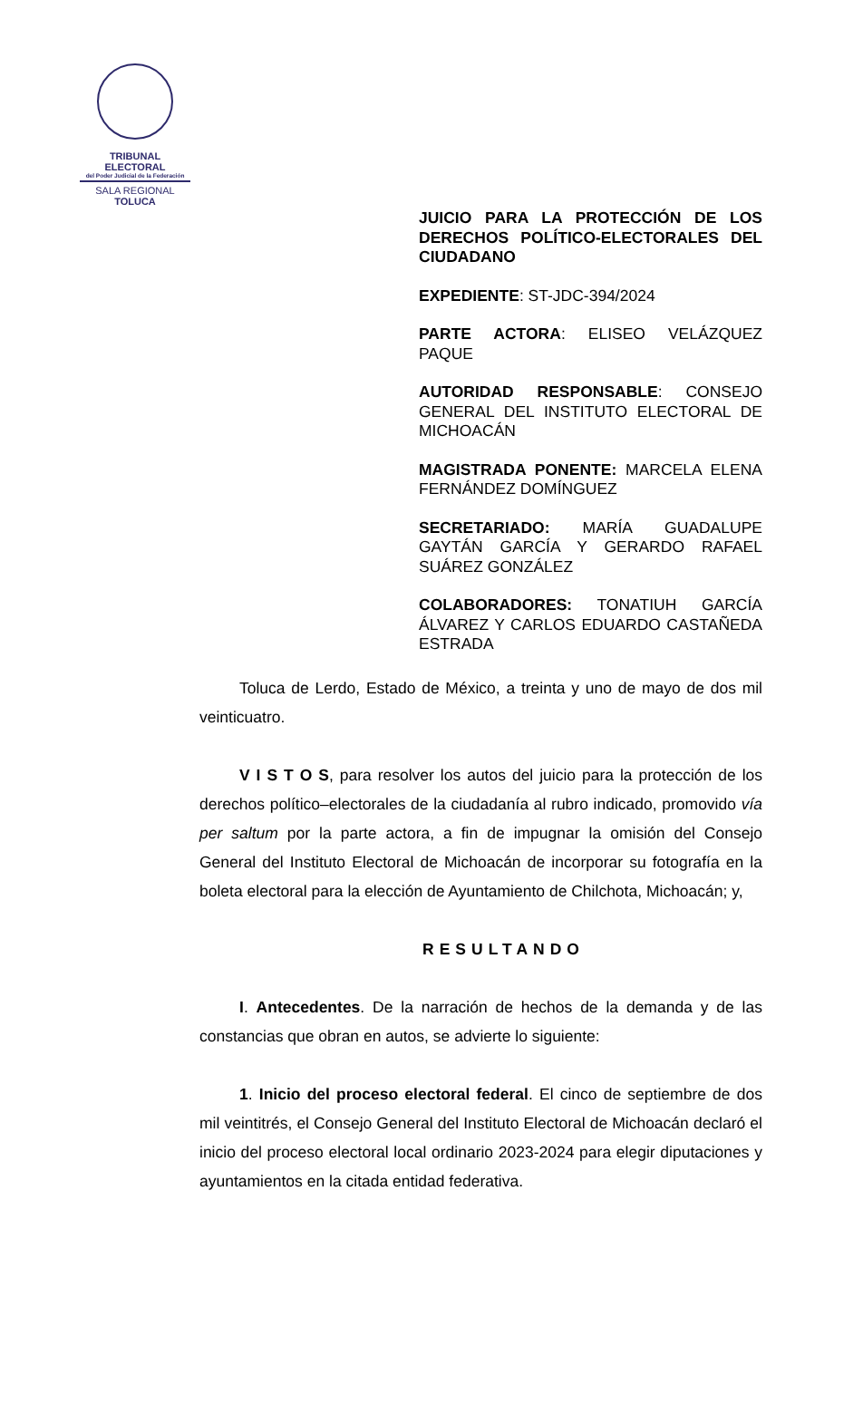TRIBUNAL ELECTORAL
del Poder Judicial de la Federación
SALA REGIONAL
TOLUCA
JUICIO PARA LA PROTECCIÓN DE LOS DERECHOS POLÍTICO-ELECTORALES DEL CIUDADANO
EXPEDIENTE: ST-JDC-394/2024
PARTE ACTORA: ELISEO VELÁZQUEZ PAQUE
AUTORIDAD RESPONSABLE: CONSEJO GENERAL DEL INSTITUTO ELECTORAL DE MICHOACÁN
MAGISTRADA PONENTE: MARCELA ELENA FERNÁNDEZ DOMÍNGUEZ
SECRETARIADO: MARÍA GUADALUPE GAYTÁN GARCÍA Y GERARDO RAFAEL SUÁREZ GONZÁLEZ
COLABORADORES: TONATIUH GARCÍA ÁLVAREZ Y CARLOS EDUARDO CASTAÑEDA ESTRADA
Toluca de Lerdo, Estado de México, a treinta y uno de mayo de dos mil veinticuatro.
V I S T O S, para resolver los autos del juicio para la protección de los derechos político–electorales de la ciudadanía al rubro indicado, promovido vía per saltum por la parte actora, a fin de impugnar la omisión del Consejo General del Instituto Electoral de Michoacán de incorporar su fotografía en la boleta electoral para la elección de Ayuntamiento de Chilchota, Michoacán; y,
RESULTANDO
I. Antecedentes. De la narración de hechos de la demanda y de las constancias que obran en autos, se advierte lo siguiente:
1. Inicio del proceso electoral federal. El cinco de septiembre de dos mil veintitrés, el Consejo General del Instituto Electoral de Michoacán declaró el inicio del proceso electoral local ordinario 2023-2024 para elegir diputaciones y ayuntamientos en la citada entidad federativa.